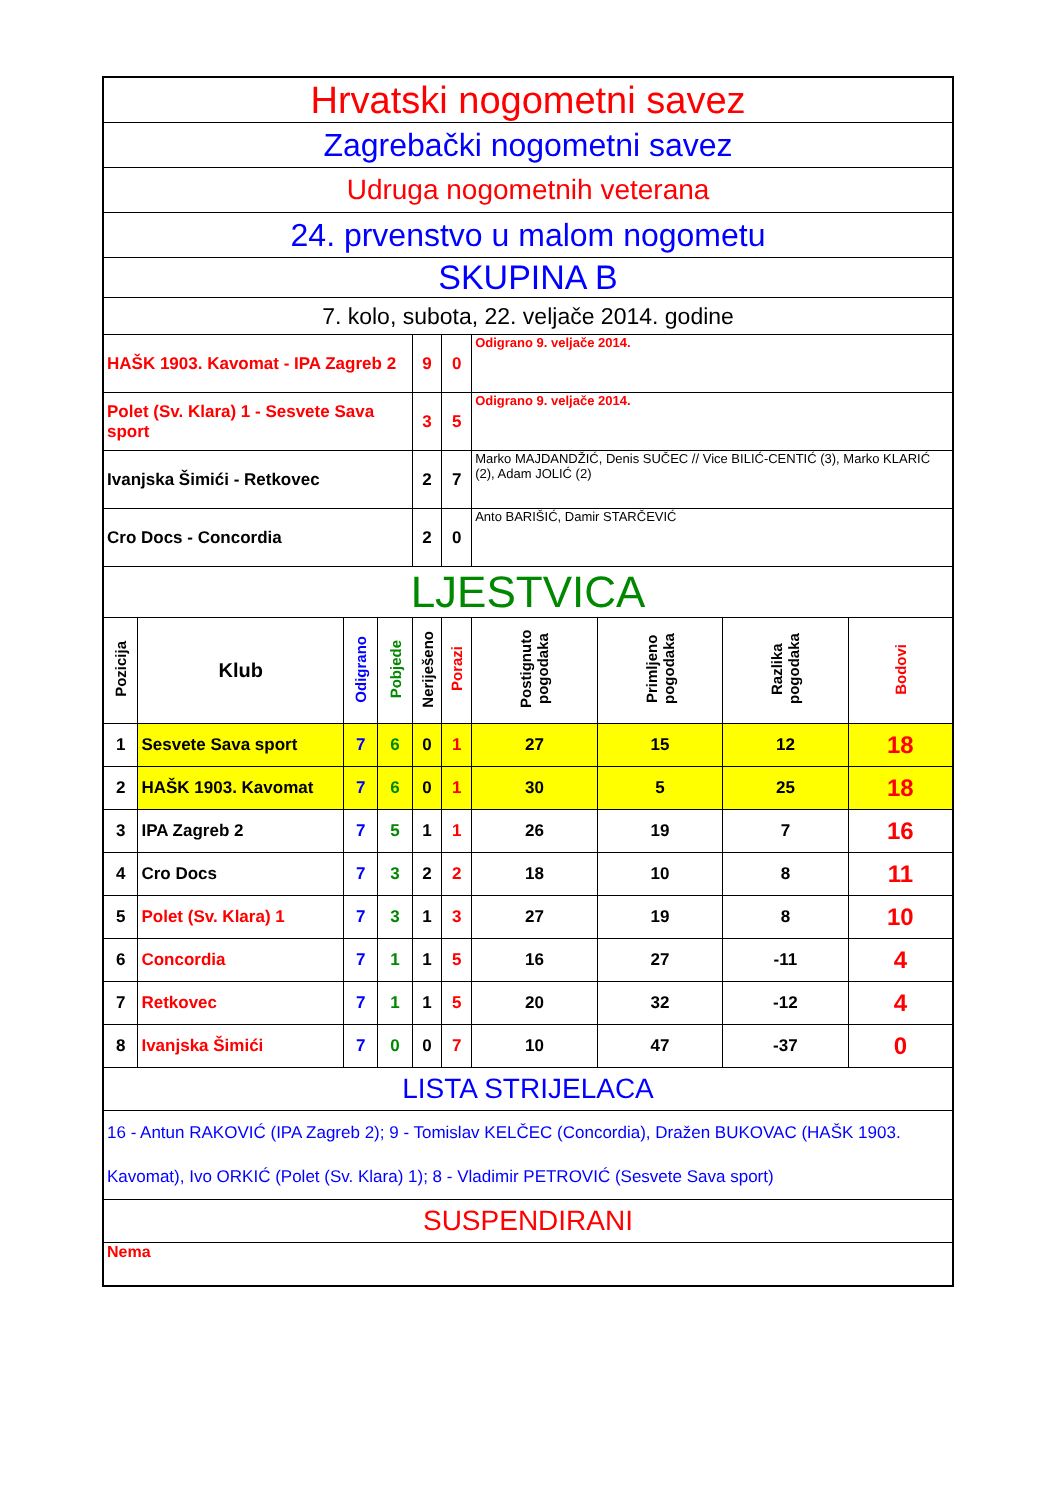| Hrvatski nogometni savez | | | | | | | | | |
| Zagrebački nogometni savez | | | | | | | | | |
| Udruga nogometnih veterana | | | | | | | | | |
| 24. prvenstvo u malom nogometu | | | | | | | | | |
| SKUPINA B | | | | | | | | | |
| 7. kolo, subota, 22. veljače 2014. godine | | | | | | | | | |
| HAŠK 1903. Kavomat - IPA Zagreb 2 | | | | 9 | 0 | Odigrano 9. veljače 2014. | | | |
| Polet (Sv. Klara) 1 - Sesvete Sava sport | | | | 3 | 5 | Odigrano 9. veljače 2014. | | | |
| Ivanjska Šimići - Retkovec | | | | 2 | 7 | Marko MAJDANDŽIĆ, Denis SUČEC // Vice BILIĆ-CENTIĆ (3), Marko KLARIĆ (2), Adam JOLIĆ (2) | | | |
| Cro Docs - Concordia | | | | 2 | 0 | Anto BARIŠIĆ, Damir STARČEVIĆ | | | |
| LJESTVICA | | | | | | | | | |
| Pozicija | Klub | Odigrano | Pobjede | Neriješeno | Porazi | Postignuto pogodaka | Primljeno pogodaka | Razlika pogodaka | Bodovi |
| 1 | Sesvete Sava sport | 7 | 6 | 0 | 1 | 27 | 15 | 12 | 18 |
| 2 | HAŠK 1903. Kavomat | 7 | 6 | 0 | 1 | 30 | 5 | 25 | 18 |
| 3 | IPA Zagreb 2 | 7 | 5 | 1 | 1 | 26 | 19 | 7 | 16 |
| 4 | Cro Docs | 7 | 3 | 2 | 2 | 18 | 10 | 8 | 11 |
| 5 | Polet (Sv. Klara) 1 | 7 | 3 | 1 | 3 | 27 | 19 | 8 | 10 |
| 6 | Concordia | 7 | 1 | 1 | 5 | 16 | 27 | -11 | 4 |
| 7 | Retkovec | 7 | 1 | 1 | 5 | 20 | 32 | -12 | 4 |
| 8 | Ivanjska Šimići | 7 | 0 | 0 | 7 | 10 | 47 | -37 | 0 |
| LISTA STRIJELACA | | | | | | | | | |
| 16 - Antun RAKOVIĆ (IPA Zagreb 2); 9 - Tomislav KELČEC (Concordia), Dražen BUKOVAC (HAŠK 1903. Kavomat), Ivo ORKIĆ (Polet (Sv. Klara) 1); 8 - Vladimir PETROVIĆ (Sesvete Sava sport) | | | | | | | | | |
| SUSPENDIRANI | | | | | | | | | |
| Nema | | | | | | | | | |